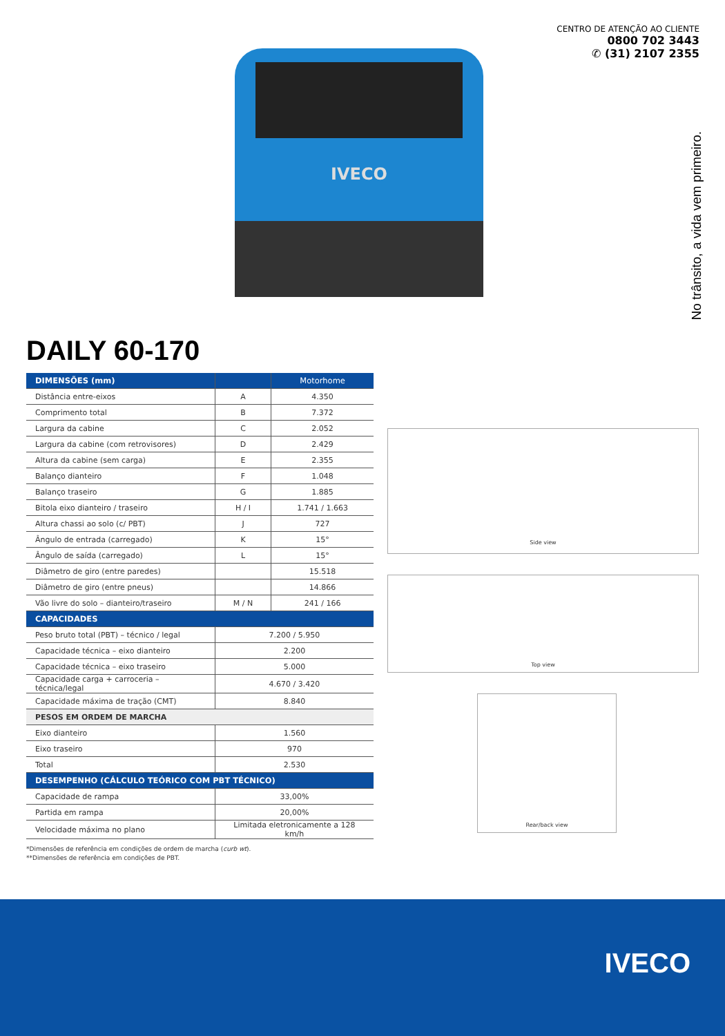IVECO
CENTRO DE ATENÇÃO AO CLIENTE
0800 702 3443
✆ (31) 2107 2355
No trânsito, a vida vem primeiro.
DAILY 60-170
| DIMENSÕES (mm) | | Motorhome |
| --- | --- | --- |
| Distância entre-eixos | A | 4.350 |
| Comprimento total | B | 7.372 |
| Largura da cabine | C | 2.052 |
| Largura da cabine (com retrovisores) | D | 2.429 |
| Altura da cabine (sem carga) | E | 2.355 |
| Balanço dianteiro | F | 1.048 |
| Balanço traseiro | G | 1.885 |
| Bitola eixo dianteiro / traseiro | H / I | 1.741 / 1.663 |
| Altura chassi ao solo (c/ PBT) | J | 727 |
| Ângulo de entrada (carregado) | K | 15° |
| Ângulo de saída (carregado) | L | 15° |
| Diâmetro de giro (entre paredes) | | 15.518 |
| Diâmetro de giro (entre pneus) | | 14.866 |
| Vão livre do solo – dianteiro/traseiro | M / N | 241 / 166 |
| CAPACIDADES | | |
| Peso bruto total (PBT) – técnico / legal | 7.200 / 5.950 | |
| Capacidade técnica – eixo dianteiro | 2.200 | |
| Capacidade técnica – eixo traseiro | 5.000 | |
| Capacidade carga + carroceria – técnica/legal | 4.670 / 3.420 | |
| Capacidade máxima de tração (CMT) | 8.840 | |
| PESOS EM ORDEM DE MARCHA | | |
| Eixo dianteiro | 1.560 | |
| Eixo traseiro | 970 | |
| Total | 2.530 | |
| DESEMPENHO (CÁLCULO TEÓRICO COM PBT TÉCNICO) | | |
| Capacidade de rampa | 33,00% | |
| Partida em rampa | 20,00% | |
| Velocidade máxima no plano | Limitada eletronicamente a 128 km/h | |
*Dimensões de referência em condições de ordem de marcha (curb wt).
**Dimensões de referência em condições de PBT.
Side view
Top view
Rear/back view
IVECO